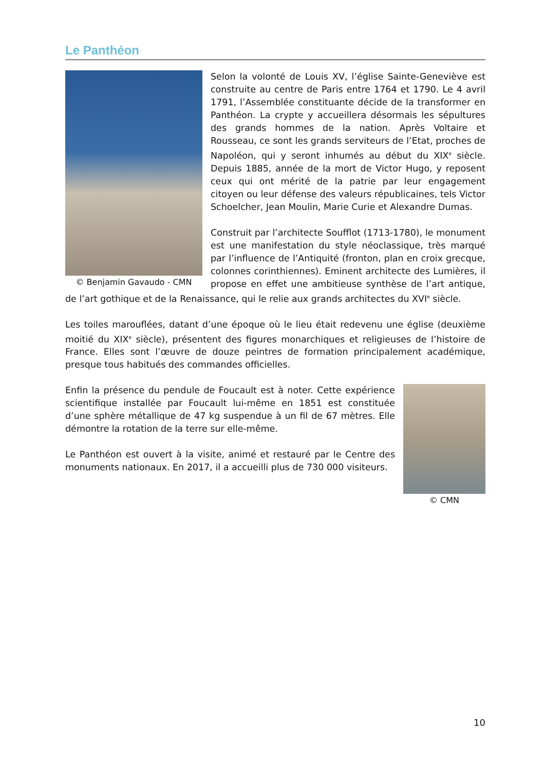Le Panthéon
© Benjamin Gavaudo - CMN
Selon la volonté de Louis XV, l’église Sainte-Geneviève est construite au centre de Paris entre 1764 et 1790. Le 4 avril 1791, l’Assemblée constituante décide de la transformer en Panthéon. La crypte y accueillera désormais les sépultures des grands hommes de la nation. Après Voltaire et Rousseau, ce sont les grands serviteurs de l’Etat, proches de Napoléon, qui y seront inhumés au début du XIX<sup>e</sup> siècle. Depuis 1885, année de la mort de Victor Hugo, y reposent ceux qui ont mérité de la patrie par leur engagement citoyen ou leur défense des valeurs républicaines, tels Victor Schoelcher, Jean Moulin, Marie Curie et Alexandre Dumas.
Construit par l’architecte Soufflot (1713-1780), le monument est une manifestation du style néoclassique, très marqué par l’influence de l’Antiquité (fronton, plan en croix grecque, colonnes corinthiennes). Eminent architecte des Lumières, il propose en effet une ambitieuse synthèse de l’art antique, de l’art gothique et de la Renaissance, qui le relie aux grands architectes du XVI<sup>e</sup> siècle.
Les toiles marouflées, datant d’une époque où le lieu était redevenu une église (deuxième moitié du XIX<sup>e</sup> siècle), présentent des figures monarchiques et religieuses de l’histoire de France. Elles sont l’œuvre de douze peintres de formation principalement académique, presque tous habitués des commandes officielles.
© CMN
Enfin la présence du pendule de Foucault est à noter. Cette expérience scientifique installée par Foucault lui-même en 1851 est constituée d’une sphère métallique de 47 kg suspendue à un fil de 67 mètres. Elle démontre la rotation de la terre sur elle-même.
Le Panthéon est ouvert à la visite, animé et restauré par le Centre des monuments nationaux. En 2017, il a accueilli plus de 730 000 visiteurs.
10